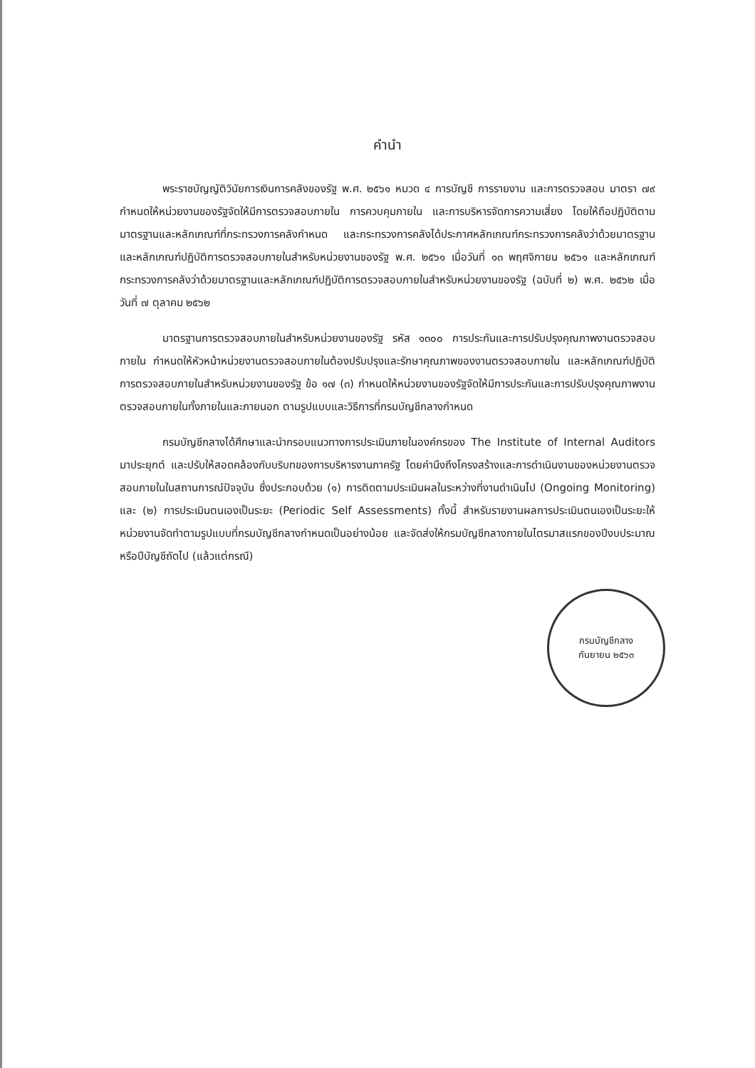คำนำ
พระราชบัญญัติวินัยการเงินการคลังของรัฐ พ.ศ. ๒๕๖๑ หมวด ๔ การบัญชี การรายงาน และการตรวจสอบ มาตรา ๗๙ กำหนดให้หน่วยงานของรัฐจัดให้มีการตรวจสอบภายใน การควบคุมภายใน และการบริหารจัดการความเสี่ยง โดยให้ถือปฏิบัติตามมาตรฐานและหลักเกณฑ์ที่กระทรวงการคลังกำหนด และกระทรวงการคลังได้ประกาศหลักเกณฑ์กระทรวงการคลังว่าด้วยมาตรฐานและหลักเกณฑ์ปฏิบัติการตรวจสอบภายในสำหรับหน่วยงานของรัฐ พ.ศ. ๒๕๖๑ เมื่อวันที่ ๑๓ พฤศจิกายน ๒๕๖๑ และหลักเกณฑ์กระทรวงการคลังว่าด้วยมาตรฐานและหลักเกณฑ์ปฏิบัติการตรวจสอบภายในสำหรับหน่วยงานของรัฐ (ฉบับที่ ๒) พ.ศ. ๒๕๖๒ เมื่อวันที่ ๗ ตุลาคม ๒๕๖๒
มาตรฐานการตรวจสอบภายในสำหรับหน่วยงานของรัฐ รหัส ๑๓๐๐ การประกันและการปรับปรุงคุณภาพงานตรวจสอบภายใน กำหนดให้หัวหน้าหน่วยงานตรวจสอบภายในต้องปรับปรุงและรักษาคุณภาพของงานตรวจสอบภายใน และหลักเกณฑ์ปฏิบัติการตรวจสอบภายในสำหรับหน่วยงานของรัฐ ข้อ ๑๗ (๓) กำหนดให้หน่วยงานของรัฐจัดให้มีการประกันและการปรับปรุงคุณภาพงานตรวจสอบภายในทั้งภายในและภายนอก ตามรูปแบบและวิธีการที่กรมบัญชีกลางกำหนด
กรมบัญชีกลางได้ศึกษาและนำกรอบแนวทางการประเมินภายในองค์กรของ The Institute of Internal Auditors มาประยุกต์ และปรับให้สอดคล้องกับบริบทของการบริหารงานภาครัฐ โดยคำนึงถึงโครงสร้างและการดำเนินงานของหน่วยงานตรวจสอบภายในในสถานการณ์ปัจจุบัน ซึ่งประกอบด้วย (๑) การติดตามประเมินผลในระหว่างที่งานดำเนินไป (Ongoing Monitoring) และ (๒) การประเมินตนเองเป็นระยะ (Periodic Self Assessments) ทั้งนี้ สำหรับรายงานผลการประเมินตนเองเป็นระยะให้หน่วยงานจัดทำตามรูปแบบที่กรมบัญชีกลางกำหนดเป็นอย่างน้อย และจัดส่งให้กรมบัญชีกลางภายในไตรมาสแรกของปีงบประมาณหรือปีบัญชีถัดไป (แล้วแต่กรณี)
กรมบัญชีกลาง
กันยายน ๒๕๖๓